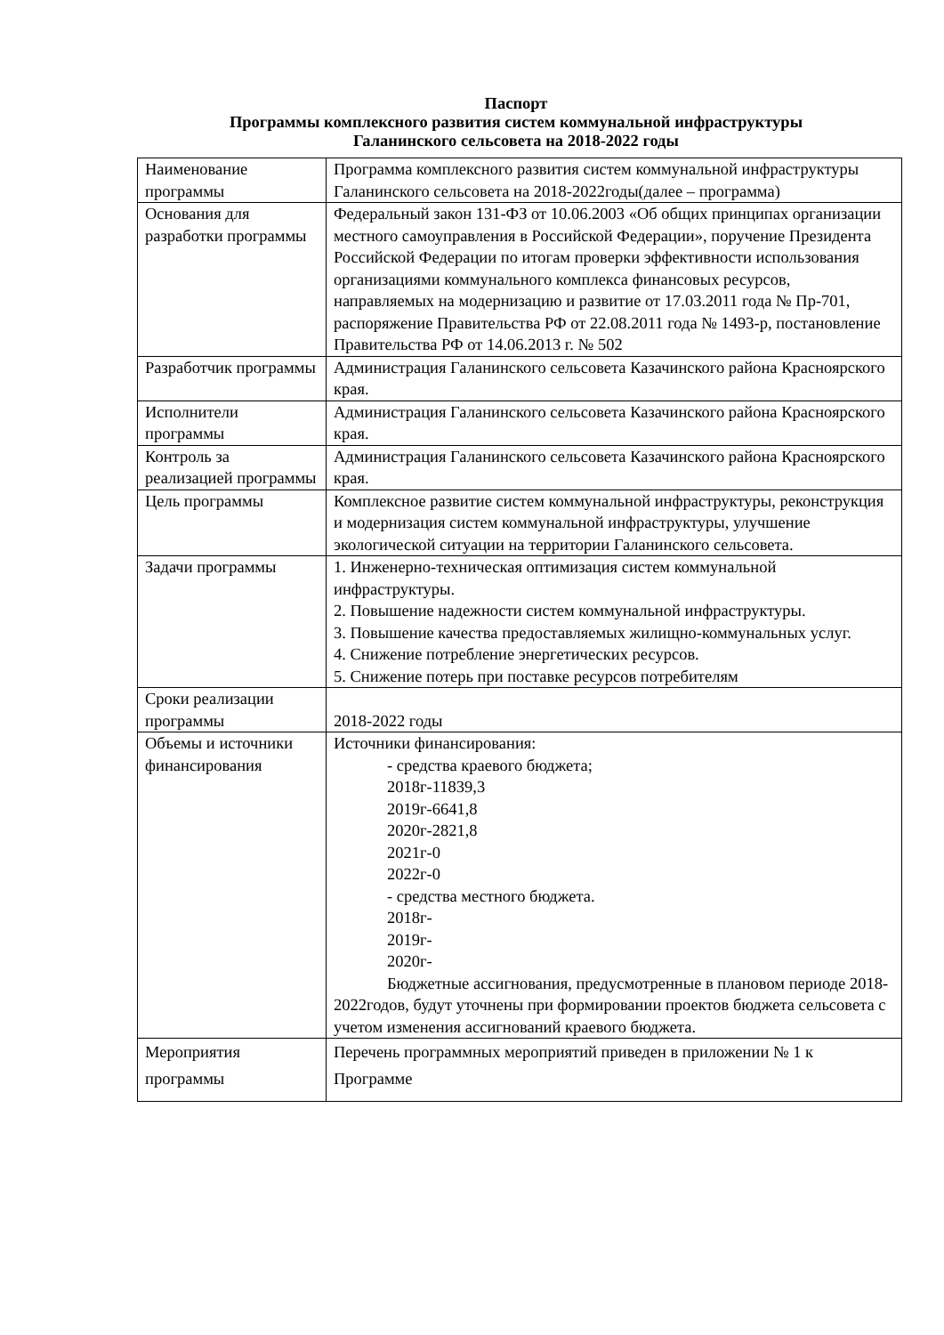Паспорт
Программы комплексного развития систем коммунальной инфраструктуры
Галанинского сельсовета на 2018-2022 годы
| Наименование программы | Программа комплексного развития систем коммунальной инфраструктуры Галанинского сельсовета на 2018-2022годы(далее – программа) |
| Основания для разработки программы | Федеральный закон 131-ФЗ от 10.06.2003 «Об общих принципах организации местного самоуправления в Российской Федерации», поручение Президента Российской Федерации по итогам проверки эффективности использования организациями коммунального комплекса финансовых ресурсов, направляемых на модернизацию и развитие от 17.03.2011 года № Пр-701, распоряжение Правительства РФ от 22.08.2011 года № 1493-р, постановление Правительства РФ от 14.06.2013 г. № 502 |
| Разработчик программы | Администрация Галанинского сельсовета Казачинского района Красноярского края. |
| Исполнители программы | Администрация Галанинского сельсовета Казачинского района Красноярского края. |
| Контроль за реализацией программы | Администрация Галанинского сельсовета Казачинского района Красноярского края. |
| Цель программы | Комплексное развитие систем коммунальной инфраструктуры, реконструкция и модернизация систем коммунальной инфраструктуры, улучшение экологической ситуации на территории Галанинского сельсовета. |
| Задачи программы | 1. Инженерно-техническая оптимизация систем коммунальной инфраструктуры. 2. Повышение надежности систем коммунальной инфраструктуры. 3. Повышение качества предоставляемых жилищно-коммунальных услуг. 4. Снижение потребление энергетических ресурсов. 5. Снижение потерь при поставке ресурсов потребителям |
| Сроки реализации программы | 2018-2022 годы |
| Объемы и источники финансирования | Источники финансирования: - средства краевого бюджета; 2018г-11839,3 2019г-6641,8 2020г-2821,8 2021г-0 2022г-0 - средства местного бюджета. 2018г- 2019г- 2020г- Бюджетные ассигнования, предусмотренные в плановом периоде 2018-2022годов, будут уточнены при формировании проектов бюджета сельсовета с учетом изменения ассигнований краевого бюджета. |
| Мероприятия программы | Перечень программных мероприятий приведен в приложении № 1 к Программе |